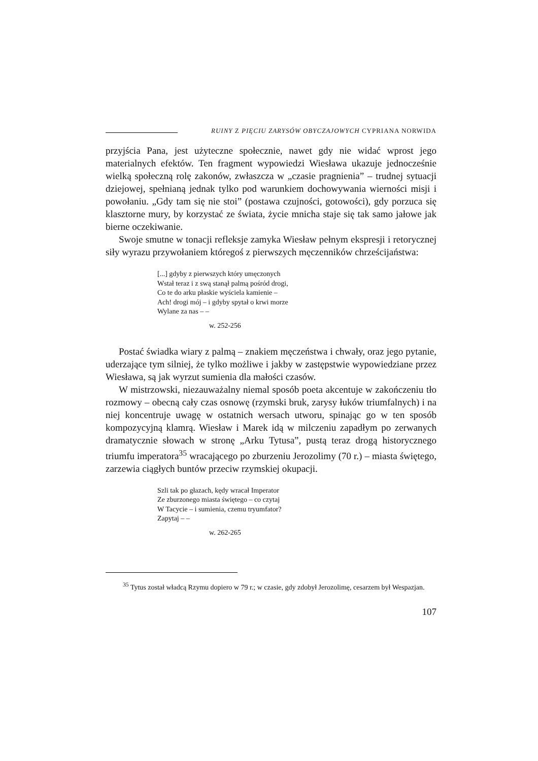RUINY Z PIĘCIU ZARYSÓW OBYCZAJOWYCH CYPRIANA NORWIDA
przyjścia Pana, jest użyteczne społecznie, nawet gdy nie widać wprost jego materialnych efektów. Ten fragment wypowiedzi Wiesława ukazuje jednocześnie wielką społeczną rolę zakonów, zwłaszcza w „czasie pragnienia” – trudnej sytuacji dziejowej, spełnianą jednak tylko pod warunkiem dochowywania wierności misji i powołaniu. „Gdy tam się nie stoi” (postawa czujności, gotowości), gdy porzuca się klasztorne mury, by korzystać ze świata, życie mnicha staje się tak samo jałowe jak bierne oczekiwanie.
Swoje smutne w tonacji refleksje zamyka Wiesław pełnym ekspresji i retorycznej siły wyrazu przywołaniem któregoś z pierwszych męczenników chrześcijaństwa:
[...] gdyby z pierwszych który umęczonych
Wstał teraz i z swą stanął palmą pośród drogi,
Co te do arku płaskie wyściela kamienie –
Ach! drogi mój – i gdyby spytał o krwi morze
Wylane za nas – –
w. 252-256
Postać świadka wiary z palmą – znakiem męczeństwa i chwały, oraz jego pytanie, uderzające tym silniej, że tylko możliwe i jakby w zastępstwie wypowiedziane przez Wiesława, są jak wyrzut sumienia dla małości czasów.
W mistrzowski, niezauważalny niemal sposób poeta akcentuje w zakończeniu tło rozmowy – obecną cały czas osnowę (rzymski bruk, zarysy łuków triumfalnych) i na niej koncentruje uwagę w ostatnich wersach utworu, spinając go w ten sposób kompozycyjną klamrą. Wiesław i Marek idą w milczeniu zapadłym po zerwanych dramatycznie słowach w stronę „Arku Tytusa”, pustą teraz drogą historycznego triumfu imperatora<sup>35</sup> wracającego po zburzeniu Jerozolimy (70 r.) – miasta świętego, zarzewia ciągłych buntów przeciw rzymskiej okupacji.
Szli tak po głazach, kędy wracał Imperator
Ze zburzonego miasta świętego – co czytaj
W Tacycie – i sumienia, czemu tryumfator?
Zapytaj – –
w. 262-265
<sup>35</sup> Tytus został władcą Rzymu dopiero w 79 r.; w czasie, gdy zdobył Jerozolimę, cesarzem był Wespazjan.
107